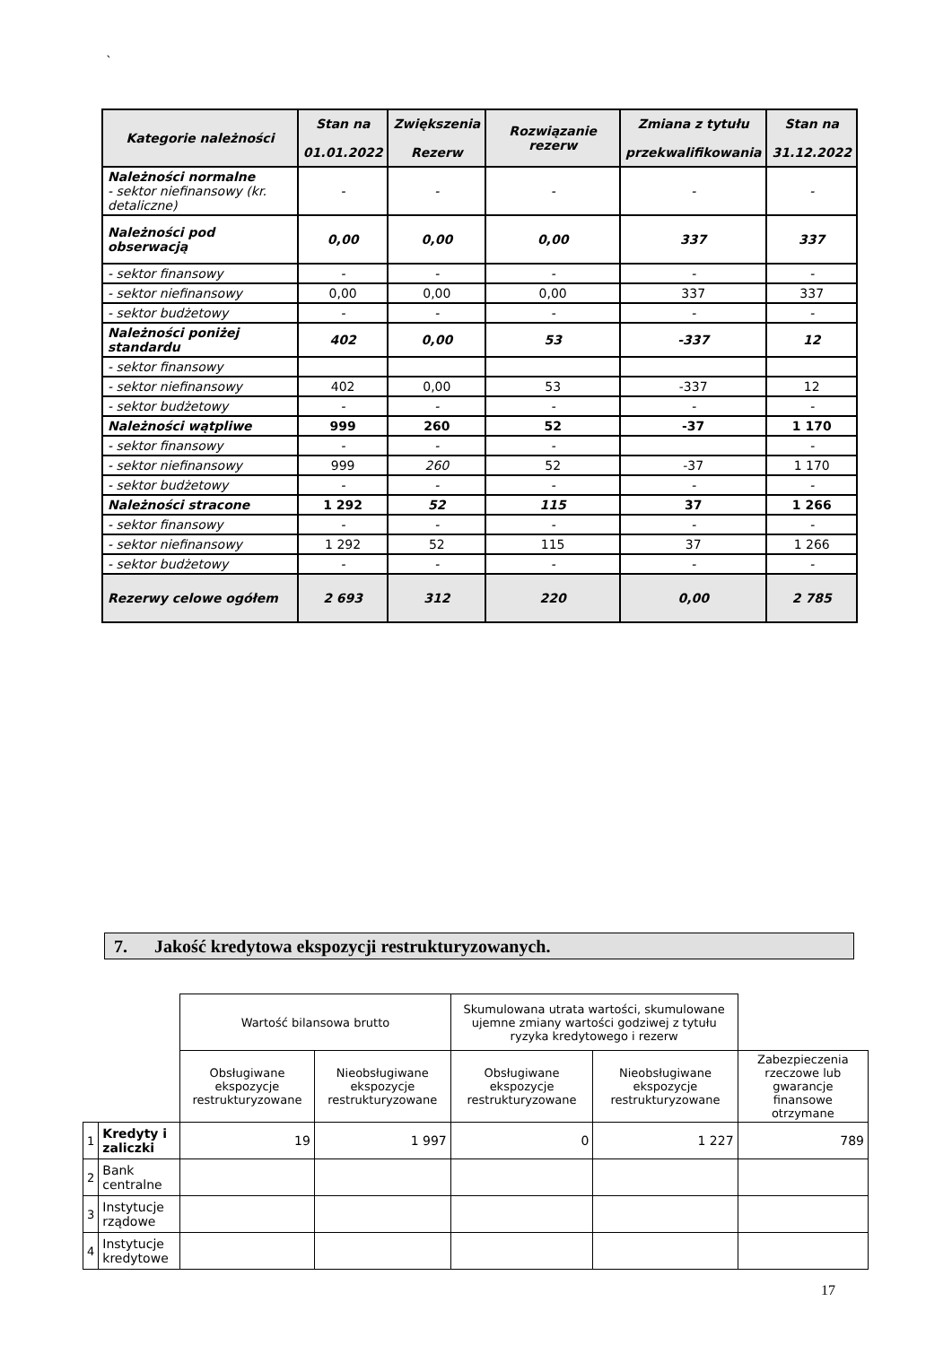`
| Kategorie należności | Stan na 01.01.2022 | Zwiększenia Rezerw | Rozwiązanie rezerw | Zmiana z tytułu przekwalifikowania | Stan na 31.12.2022 |
| --- | --- | --- | --- | --- | --- |
| Należności normalne - sektor niefinansowy (kr. detaliczne) | - | - | - | - | - |
| Należności pod obserwacją | 0,00 | 0,00 | 0,00 | 337 | 337 |
| - sektor finansowy | - | - | - | - | - |
| - sektor niefinansowy | 0,00 | 0,00 | 0,00 | 337 | 337 |
| - sektor budżetowy | - | - | - | - | - |
| Należności poniżej standardu | 402 | 0,00 | 53 | -337 | 12 |
| - sektor finansowy | | | | | |
| - sektor niefinansowy | 402 | 0,00 | 53 | -337 | 12 |
| - sektor budżetowy | - | - | - | - | - |
| Należności wątpliwe | 999 | 260 | 52 | -37 | 1 170 |
| - sektor finansowy | - | - | - | | - |
| - sektor niefinansowy | 999 | 260 | 52 | -37 | 1 170 |
| - sektor budżetowy | - | - | - | - | - |
| Należności stracone | 1 292 | 52 | 115 | 37 | 1 266 |
| - sektor finansowy | - | - | - | - | - |
| - sektor niefinansowy | 1 292 | 52 | 115 | 37 | 1 266 |
| - sektor budżetowy | - | - | - | - | - |
| Rezerwy celowe ogółem | 2 693 | 312 | 220 | 0,00 | 2 785 |
7. Jakość kredytowa ekspozycji restrukturyzowanych.
| | | Wartość bilansowa brutto | | Skumulowana utrata wartości, skumulowane ujemne zmiany wartości godziwej z tytułu ryzyka kredytowego i rezerw | | |
| | | Obsługiwane ekspozycje restrukturyzowane | Nieobsługiwane ekspozycje restrukturyzowane | Obsługiwane ekspozycje restrukturyzowane | Nieobsługiwane ekspozycje restrukturyzowane | Zabezpieczenia rzeczowe lub gwarancje finansowe otrzymane |
| 1 | Kredyty i zaliczki | 19 | 1 997 | 0 | 1 227 | 789 |
| 2 | Bank centralne | | | | | |
| 3 | Instytucje rządowe | | | | | |
| 4 | Instytucje kredytowe | | | | | |
17